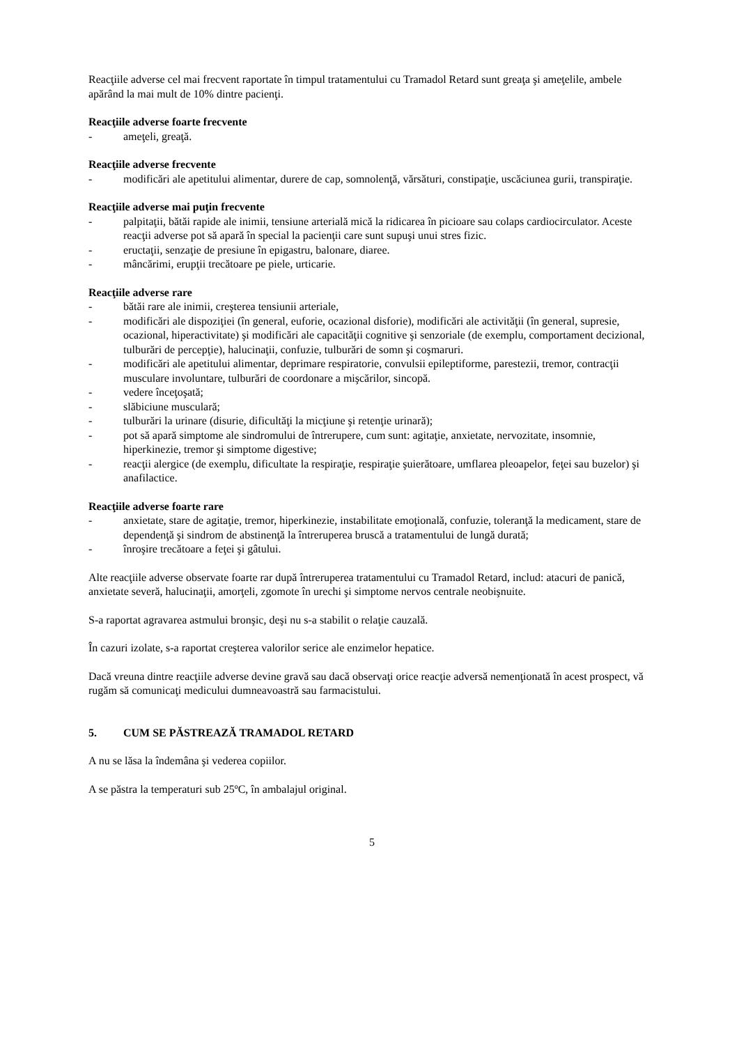Reacţiile adverse cel mai frecvent raportate în timpul tratamentului cu Tramadol Retard sunt greaţa şi ameţelile, ambele apărând la mai mult de 10% dintre pacienţi.
Reacţiile adverse foarte frecvente
- ameţeli, greaţă.
Reacţiile adverse frecvente
- modificări ale apetitului alimentar, durere de cap, somnolenţă, vărsături, constipaţie, uscăciunea gurii, transpiraţie.
Reacţiile adverse mai puţin frecvente
- palpitaţii, bătăi rapide ale inimii, tensiune arterială mică la ridicarea în picioare sau colaps cardiocirculator. Aceste reacţii adverse pot să apară în special la pacienţii care sunt supuşi unui stres fizic.
- eructaţii, senzaţie de presiune în epigastru, balonare, diaree.
- mâncărimi, erupţii trecătoare pe piele, urticarie.
Reacţiile adverse rare
- bătăi rare ale inimii, creşterea tensiunii arteriale,
- modificări ale dispoziţiei (în general, euforie, ocazional disforie), modificări ale activităţii (în general, supresie, ocazional, hiperactivitate) şi modificări ale capacităţii cognitive şi senzoriale (de exemplu, comportament decizional, tulburări de percepţie), halucinaţii, confuzie, tulburări de somn şi coşmaruri.
- modificări ale apetitului alimentar, deprimare respiratorie, convulsii epileptiforme, parestezii, tremor, contracţii musculare involuntare, tulburări de coordonare a mişcărilor, sincopă.
- vedere înceţoşată;
- slăbiciune musculară;
- tulburări la urinare (disurie, dificultăţi la micţiune şi retenţie urinară);
- pot să apară simptome ale sindromului de întrerupere, cum sunt: agitaţie, anxietate, nervozitate, insomnie, hiperkinezie, tremor şi simptome digestive;
- reacţii alergice (de exemplu, dificultate la respiraţie, respiraţie şuierătoare, umflarea pleoapelor, feţei sau buzelor) şi anafilactice.
Reacţiile adverse foarte rare
- anxietate, stare de agitaţie, tremor, hiperkinezie, instabilitate emoţională, confuzie, toleranţă la medicament, stare de dependenţă şi sindrom de abstinenţă la întreruperea bruscă a tratamentului de lungă durată;
- înroşire trecătoare a feţei şi gâtului.
Alte reacţiile adverse observate foarte rar după întreruperea tratamentului cu Tramadol Retard, includ: atacuri de panică, anxietate severă, halucinaţii, amorţeli, zgomote în urechi şi simptome nervos centrale neobişnuite.
S-a raportat agravarea astmului bronşic, deşi nu s-a stabilit o relaţie cauzală.
În cazuri izolate, s-a raportat creşterea valorilor serice ale enzimelor hepatice.
Dacă vreuna dintre reacţiile adverse devine gravă sau dacă observaţi orice reacţie adversă nemenţionată în acest prospect, vă rugăm să comunicaţi medicului dumneavoastră sau farmacistului.
5. CUM SE PĂSTREAZĂ TRAMADOL RETARD
A nu se lăsa la îndemâna şi vederea copiilor.
A se păstra la temperaturi sub 25ºC, în ambalajul original.
5